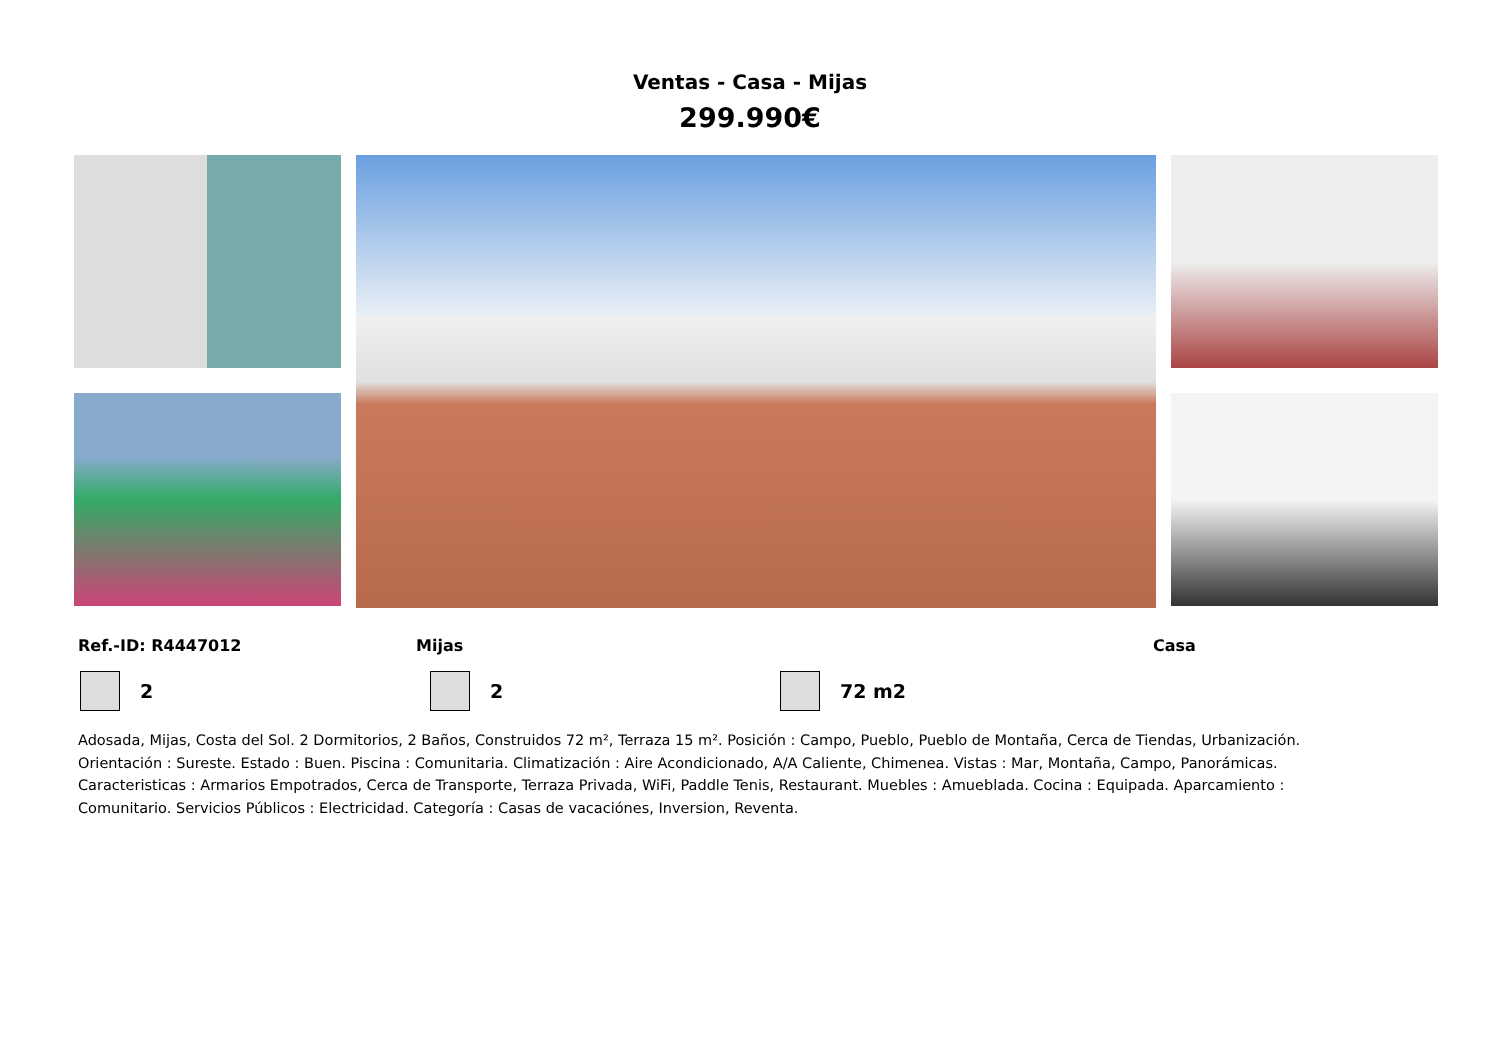Ventas - Casa - Mijas
299.990€
Ref.-ID: R4447012 Mijas Casa
2 2 72 m2
Adosada, Mijas, Costa del Sol. 2 Dormitorios, 2 Baños, Construidos 72 m², Terraza 15 m². Posición : Campo, Pueblo, Pueblo de Montaña, Cerca de Tiendas, Urbanización. Orientación : Sureste. Estado : Buen. Piscina : Comunitaria. Climatización : Aire Acondicionado, A/A Caliente, Chimenea. Vistas : Mar, Montaña, Campo, Panorámicas. Caracteristicas : Armarios Empotrados, Cerca de Transporte, Terraza Privada, WiFi, Paddle Tenis, Restaurant. Muebles : Amueblada. Cocina : Equipada. Aparcamiento : Comunitario. Servicios Públicos : Electricidad. Categoría : Casas de vacaciónes, Inversion, Reventa.